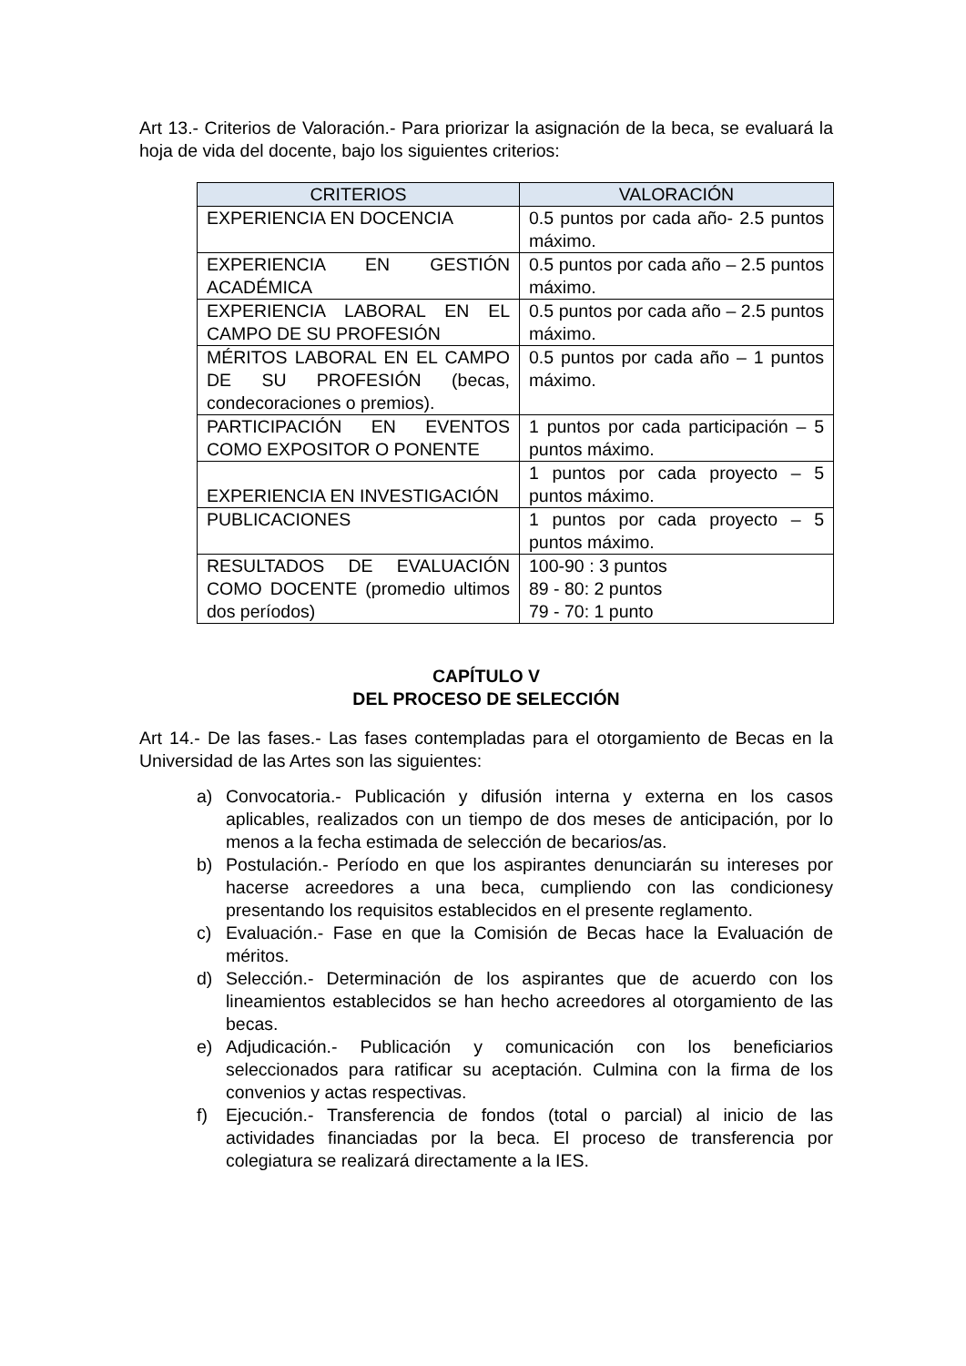Art 13.- Criterios de Valoración.- Para priorizar la asignación de la beca, se evaluará la hoja de vida del docente, bajo los siguientes criterios:
| CRITERIOS | VALORACIÓN |
| --- | --- |
| EXPERIENCIA EN DOCENCIA | 0.5 puntos por cada año- 2.5 puntos máximo. |
| EXPERIENCIA EN GESTIÓN ACADÉMICA | 0.5 puntos por cada año – 2.5 puntos máximo. |
| EXPERIENCIA LABORAL EN EL CAMPO DE SU PROFESIÓN | 0.5 puntos por cada año – 2.5 puntos máximo. |
| MÉRITOS LABORAL EN EL CAMPO DE SU PROFESIÓN (becas, condecoraciones o premios). | 0.5 puntos por cada año – 1 puntos máximo. |
| PARTICIPACIÓN EN EVENTOS COMO EXPOSITOR O PONENTE | 1 puntos por cada participación – 5 puntos máximo. |
| EXPERIENCIA EN INVESTIGACIÓN | 1 puntos por cada proyecto – 5 puntos máximo. |
| PUBLICACIONES | 1 puntos por cada proyecto – 5 puntos máximo. |
| RESULTADOS DE EVALUACIÓN COMO DOCENTE (promedio ultimos dos períodos) | 100-90 : 3 puntos 89 - 80: 2 puntos 79 - 70: 1 punto |
CAPÍTULO V
DEL PROCESO DE SELECCIÓN
Art 14.- De las fases.- Las fases contempladas para el otorgamiento de Becas en la Universidad de las Artes son las siguientes:
a) Convocatoria.- Publicación y difusión interna y externa en los casos aplicables, realizados con un tiempo de dos meses de anticipación, por lo menos a la fecha estimada de selección de becarios/as.
b) Postulación.- Período en que los aspirantes denunciarán su intereses por hacerse acreedores a una beca, cumpliendo con las condicionesy presentando los requisitos establecidos en el presente reglamento.
c) Evaluación.- Fase en que la Comisión de Becas hace la Evaluación de méritos.
d) Selección.- Determinación de los aspirantes que de acuerdo con los lineamientos establecidos se han hecho acreedores al otorgamiento de las becas.
e) Adjudicación.- Publicación y comunicación con los beneficiarios seleccionados para ratificar su aceptación. Culmina con la firma de los convenios y actas respectivas.
f) Ejecución.- Transferencia de fondos (total o parcial) al inicio de las actividades financiadas por la beca. El proceso de transferencia por colegiatura se realizará directamente a la IES.